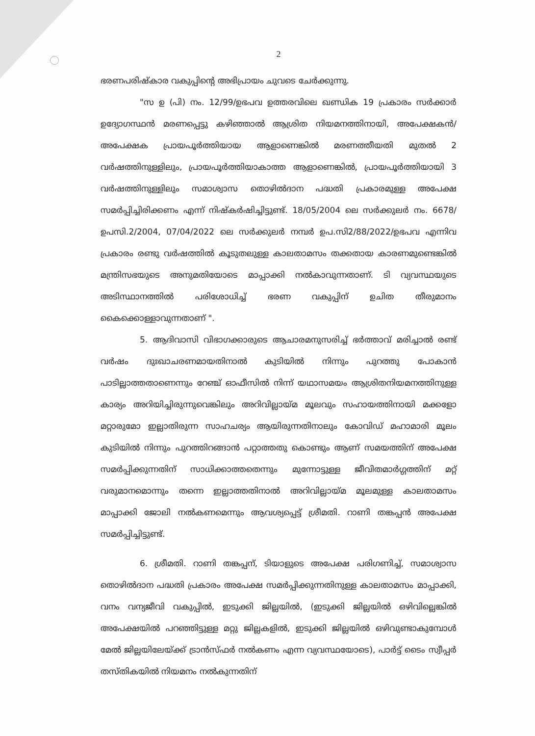2
ഭരണപരിഷ്കാര വകുപ്പിന്റെ അഭിപ്രായം ചുവടെ ചേർക്കുന്നു.
"സ ഉ (പി) നം. 12/99/ഉഭപവ ഉത്തരവിലെ ഖണ്ഡിക 19 പ്രകാരം സർക്കാർ ഉദ്യോഗസ്ഥൻ മരണപ്പെട്ടു കഴിഞ്ഞാൽ ആശ്രിത നിയമനത്തിനായി, അപേക്ഷകൻ/അപേക്ഷക പ്രായപൂർത്തിയായ ആളാണെങ്കിൽ മരണത്തീയതി മുതൽ 2 വർഷത്തിനുള്ളിലും, പ്രായപൂർത്തിയാകാത്ത ആളാണെങ്കിൽ, പ്രായപൂർത്തിയായി 3 വർഷത്തിനുള്ളിലും സമാശ്വാസ തൊഴിൽദാന പദ്ധതി പ്രകാരമുള്ള അപേക്ഷ സമർപ്പിച്ചിരിക്കണം എന്ന് നിഷ്കർഷിച്ചിട്ടുണ്ട്. 18/05/2004 ലെ സർക്കുലർ നം. 6678/ഉപസി.2/2004, 07/04/2022 ലെ സർക്കുലർ നമ്പർ ഉപ.സി2/88/2022/ഉഭപവ എന്നിവ പ്രകാരം രണ്ടു വർഷത്തിൽ കൂടുതലുള്ള കാലതാമസം തക്കതായ കാരണമുണ്ടെങ്കിൽ മന്ത്രിസഭയുടെ അനുമതിയോടെ മാപ്പാക്കി നൽകാവുന്നതാണ്. ടി വ്യവസ്ഥയുടെ അടിസ്ഥാനത്തിൽ പരിശോധിച്ച് ഭരണ വകുപ്പിന് ഉചിത തീരുമാനം കൈക്കൊള്ളാവുന്നതാണ് ".
5. ആദിവാസി വിഭാഗക്കാരുടെ ആചാരമനുസരിച്ച് ഭർത്താവ് മരിച്ചാൽ രണ്ട് വർഷം ദുഃഖാചരണമായതിനാൽ കുടിയിൽ നിന്നും പുറത്തു പോകാൻ പാടില്ലാത്തതാണെന്നും റേഞ്ച് ഓഫീസിൽ നിന്ന് യഥാസമയം ആശ്രിതനിയമനത്തിനുള്ള കാര്യം അറിയിച്ചിരുന്നുവെങ്കിലും അറിവില്ലായ്മ മൂലവും സഹായത്തിനായി മക്കളോ മറ്റാരുമോ ഇല്ലാതിരുന്ന സാഹചര്യം ആയിരുന്നതിനാലും കോവിഡ് മഹാമാരി മൂലം കുടിയിൽ നിന്നും പുറത്തിറങ്ങാൻ പറ്റാത്തതു കൊണ്ടും ആണ് സമയത്തിന് അപേക്ഷ സമർപ്പിക്കുന്നതിന് സാധിക്കാത്തതെന്നും മുന്നോട്ടുള്ള ജീവിതമാർഗ്ഗത്തിന് മറ്റ് വരുമാനമൊന്നും തന്നെ ഇല്ലാത്തതിനാൽ അറിവില്ലായ്മ മൂലമുള്ള കാലതാമസം മാപ്പാക്കി ജോലി നൽകണമെന്നും ആവശ്യപ്പെട്ട് ശ്രീമതി. റാണി തങ്കപ്പൻ അപേക്ഷ സമർപ്പിച്ചിട്ടുണ്ട്.
6. ശ്രീമതി. റാണി തങ്കപ്പന്, ടിയാളുടെ അപേക്ഷ പരിഗണിച്ച്, സമാശ്വാസ തൊഴിൽദാന പദ്ധതി പ്രകാരം അപേക്ഷ സമർപ്പിക്കുന്നതിനുള്ള കാലതാമസം മാപ്പാക്കി, വനം വന്യജീവി വകുപ്പിൽ, ഇടുക്കി ജില്ലയിൽ, (ഇടുക്കി ജില്ലയിൽ ഒഴിവില്ലെങ്കിൽ അപേക്ഷയിൽ പറഞ്ഞിട്ടുള്ള മറ്റു ജില്ലകളിൽ, ഇടുക്കി ജില്ലയിൽ ഒഴിവുണ്ടാകുമ്പോൾ മേൽ ജില്ലയിലേയ്ക്ക് ട്രാൻസ്ഫർ നൽകണം എന്ന വ്യവസ്ഥയോടെ), പാർട്ട് ടൈം സ്വീപ്പർ തസ്തികയിൽ നിയമനം നൽകുന്നതിന്